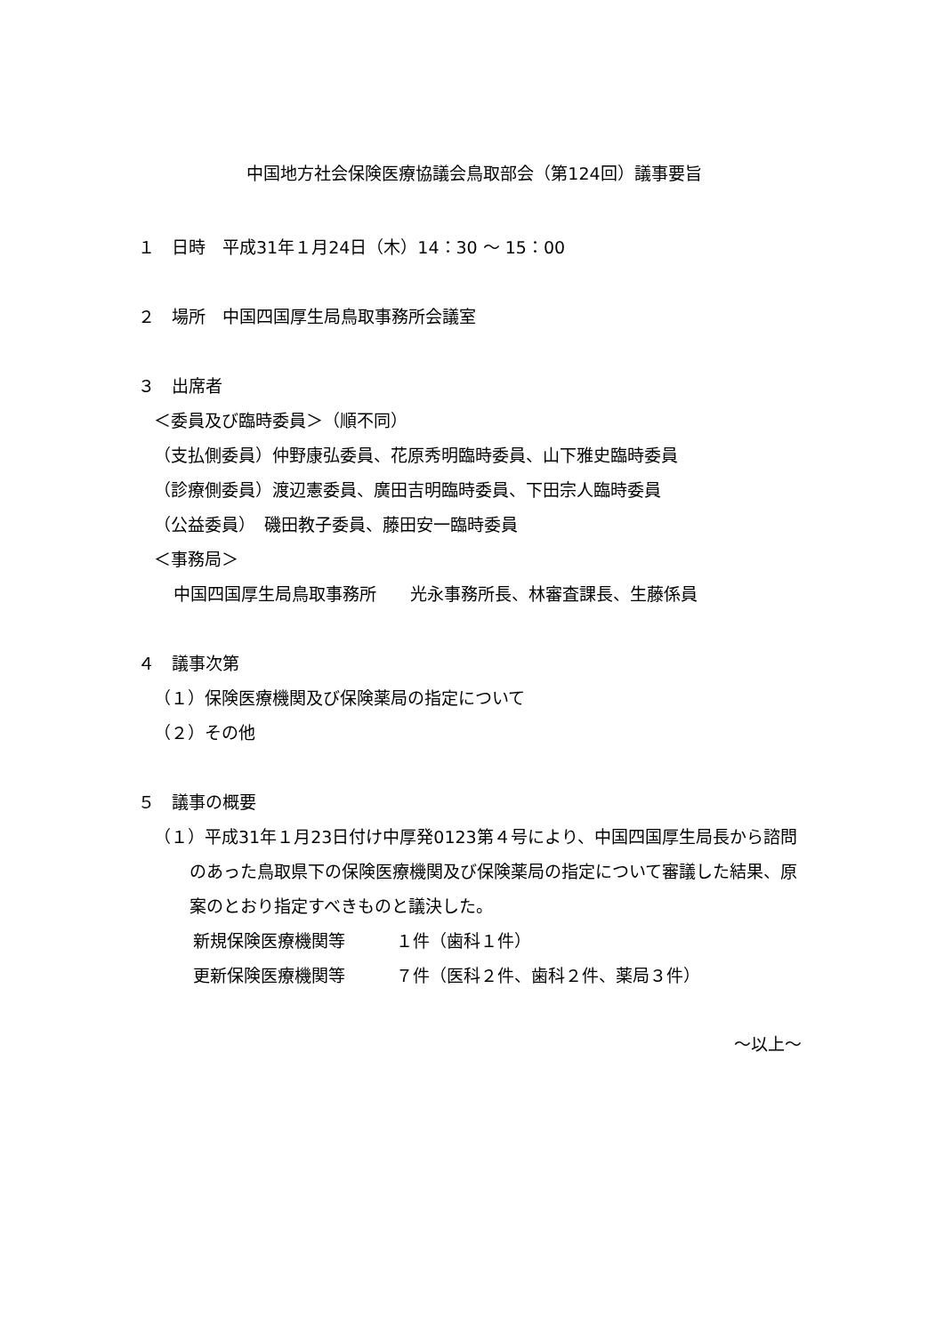中国地方社会保険医療協議会鳥取部会（第124回）議事要旨
１　日時　平成31年１月24日（木）14：30 ～ 15：00
２　場所　中国四国厚生局鳥取事務所会議室
３　出席者
＜委員及び臨時委員＞（順不同）
（支払側委員）仲野康弘委員、花原秀明臨時委員、山下雅史臨時委員
（診療側委員）渡辺憲委員、廣田吉明臨時委員、下田宗人臨時委員
（公益委員）　磯田教子委員、藤田安一臨時委員
＜事務局＞
中国四国厚生局鳥取事務所　　光永事務所長、林審査課長、生藤係員
４　議事次第
（１）保険医療機関及び保険薬局の指定について
（２）その他
５　議事の概要
（１）平成31年１月23日付け中厚発0123第４号により、中国四国厚生局長から諮問のあった鳥取県下の保険医療機関及び保険薬局の指定について審議した結果、原案のとおり指定すべきものと議決した。
新規保険医療機関等　　　１件（歯科１件）
更新保険医療機関等　　　７件（医科２件、歯科２件、薬局３件）
～以上～